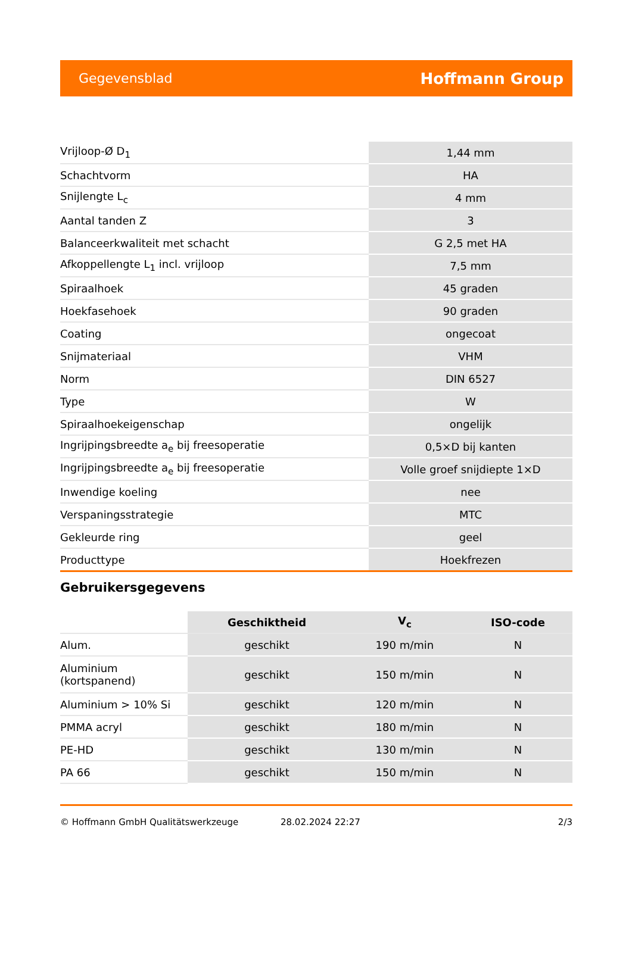Gegevensblad Hoffmann Group
| Vrijloop-Ø D<sub>1</sub> | 1,44 mm |
| Schachtvorm | HA |
| Snijlengte L<sub>c</sub> | 4 mm |
| Aantal tanden Z | 3 |
| Balanceerkwaliteit met schacht | G 2,5 met HA |
| Afkoppellengte L<sub>1</sub> incl. vrijloop | 7,5 mm |
| Spiraalhoek | 45 graden |
| Hoekfasehoek | 90 graden |
| Coating | ongecoat |
| Snijmateriaal | VHM |
| Norm | DIN 6527 |
| Type | W |
| Spiraalhoekeigenschap | ongelijk |
| Ingrijpingsbreedte a<sub>e</sub> bij freesoperatie | 0,5×D bij kanten |
| Ingrijpingsbreedte a<sub>e</sub> bij freesoperatie | Volle groef snijdiepte 1×D |
| Inwendige koeling | nee |
| Verspaningsstrategie | MTC |
| Gekleurde ring | geel |
| Producttype | Hoekfrezen |
Gebruikersgegevens
| | Geschiktheid | V<sub>c</sub> | ISO-code |
| --- | --- | --- | --- |
| Alum. | geschikt | 190 m/min | N |
| Aluminium (kortspanend) | geschikt | 150 m/min | N |
| Aluminium > 10% Si | geschikt | 120 m/min | N |
| PMMA acryl | geschikt | 180 m/min | N |
| PE-HD | geschikt | 130 m/min | N |
| PA 66 | geschikt | 150 m/min | N |
© Hoffmann GmbH Qualitätswerkzeuge 28.02.2024 22:27 2/3